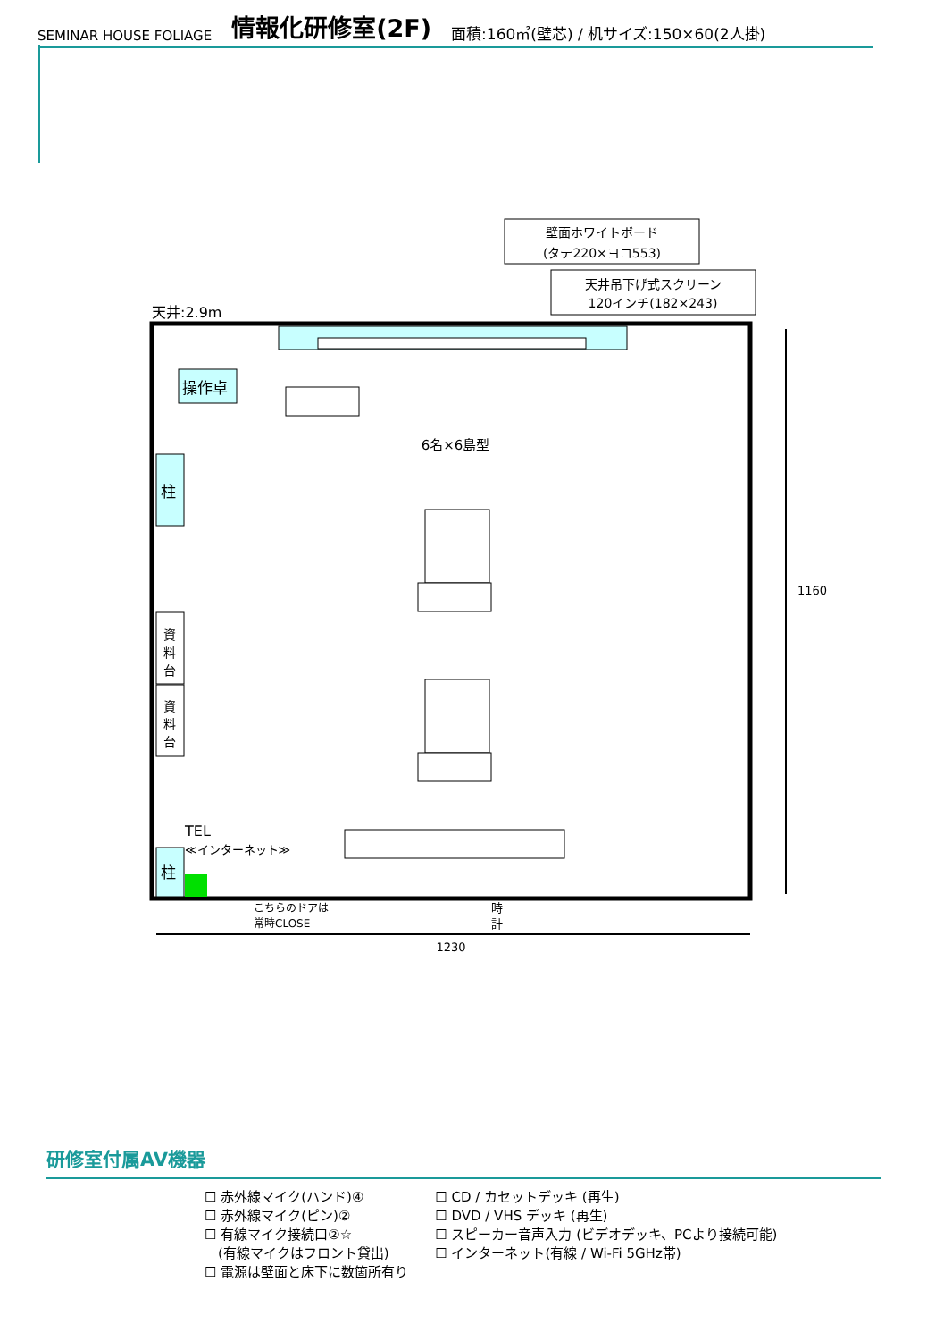SEMINAR HOUSE FOLIAGE 情報化研修室(2F) 面積:160㎡(壁芯) / 机サイズ:150×60(2人掛)
壁面ホワイトボード
(タテ220×ヨコ553)
天井吊下げ式スクリーン
120インチ(182×243)
天井:2.9m
操作卓
柱
資
料
台
資
料
台
柱
TEL
≪インターネット≫
6名×6島型
こちらのドアは
常時CLOSE
時
計
1230
1160
研修室付属AV機器
☐ 赤外線マイク(ハンド)④
☐ 赤外線マイク(ピン)②
☐ 有線マイク接続口②☆
　(有線マイクはフロント貸出)
☐ 電源は壁面と床下に数箇所有り
☐ CD / カセットデッキ (再生)
☐ DVD / VHS デッキ (再生)
☐ スピーカー音声入力 (ビデオデッキ、PCより接続可能)
☐ インターネット(有線 / Wi-Fi 5GHz帯)